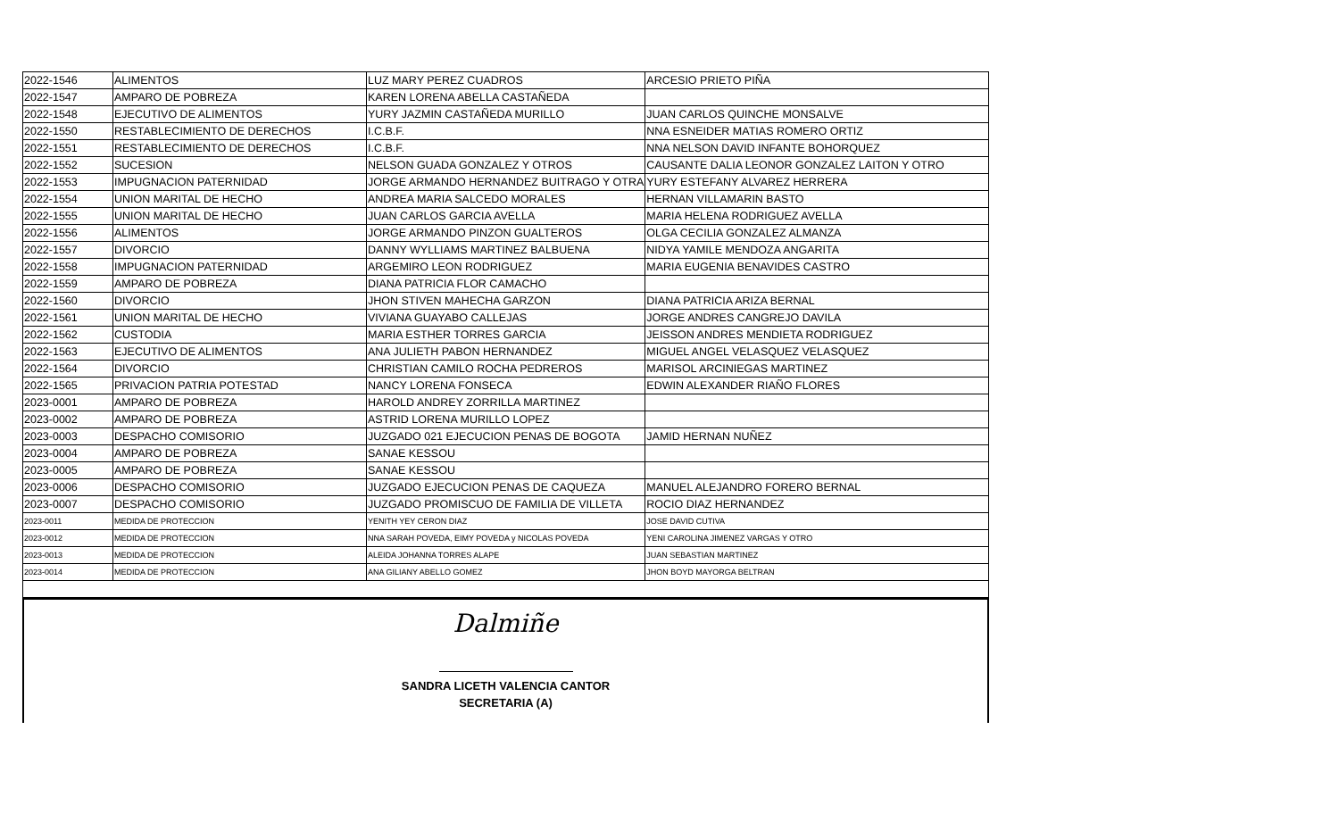| 2022-1546 | ALIMENTOS | LUZ MARY PEREZ CUADROS | ARCESIO PRIETO PIÑA |
| 2022-1547 | AMPARO DE POBREZA | KAREN LORENA ABELLA CASTAÑEDA | |
| 2022-1548 | EJECUTIVO DE ALIMENTOS | YURY JAZMIN CASTAÑEDA MURILLO | JUAN CARLOS QUINCHE MONSALVE |
| 2022-1550 | RESTABLECIMIENTO DE DERECHOS | I.C.B.F. | NNA ESNEIDER MATIAS ROMERO ORTIZ |
| 2022-1551 | RESTABLECIMIENTO DE DERECHOS | I.C.B.F. | NNA NELSON DAVID INFANTE BOHORQUEZ |
| 2022-1552 | SUCESION | NELSON GUADA GONZALEZ Y OTROS | CAUSANTE DALIA LEONOR GONZALEZ LAITON Y OTRO |
| 2022-1553 | IMPUGNACION PATERNIDAD | JORGE ARMANDO HERNANDEZ BUITRAGO Y OTRA | YURY ESTEFANY ALVAREZ HERRERA |
| 2022-1554 | UNION MARITAL DE HECHO | ANDREA MARIA SALCEDO MORALES | HERNAN VILLAMARIN BASTO |
| 2022-1555 | UNION MARITAL DE HECHO | JUAN CARLOS GARCIA AVELLA | MARIA HELENA RODRIGUEZ AVELLA |
| 2022-1556 | ALIMENTOS | JORGE ARMANDO PINZON GUALTEROS | OLGA CECILIA GONZALEZ ALMANZA |
| 2022-1557 | DIVORCIO | DANNY WYLLIAMS MARTINEZ BALBUENA | NIDYA YAMILE MENDOZA ANGARITA |
| 2022-1558 | IMPUGNACION PATERNIDAD | ARGEMIRO LEON RODRIGUEZ | MARIA EUGENIA BENAVIDES CASTRO |
| 2022-1559 | AMPARO DE POBREZA | DIANA PATRICIA FLOR CAMACHO | |
| 2022-1560 | DIVORCIO | JHON STIVEN MAHECHA GARZON | DIANA PATRICIA ARIZA BERNAL |
| 2022-1561 | UNION MARITAL DE HECHO | VIVIANA GUAYABO CALLEJAS | JORGE ANDRES CANGREJO DAVILA |
| 2022-1562 | CUSTODIA | MARIA ESTHER TORRES GARCIA | JEISSON ANDRES MENDIETA RODRIGUEZ |
| 2022-1563 | EJECUTIVO DE ALIMENTOS | ANA JULIETH PABON HERNANDEZ | MIGUEL ANGEL VELASQUEZ VELASQUEZ |
| 2022-1564 | DIVORCIO | CHRISTIAN CAMILO ROCHA PEDREROS | MARISOL ARCINIEGAS MARTINEZ |
| 2022-1565 | PRIVACION PATRIA POTESTAD | NANCY LORENA FONSECA | EDWIN ALEXANDER RIAÑO FLORES |
| 2023-0001 | AMPARO DE POBREZA | HAROLD ANDREY ZORRILLA MARTINEZ | |
| 2023-0002 | AMPARO DE POBREZA | ASTRID LORENA MURILLO LOPEZ | |
| 2023-0003 | DESPACHO COMISORIO | JUZGADO 021 EJECUCION PENAS DE BOGOTA | JAMID HERNAN NUÑEZ |
| 2023-0004 | AMPARO DE POBREZA | SANAE KESSOU | |
| 2023-0005 | AMPARO DE POBREZA | SANAE KESSOU | |
| 2023-0006 | DESPACHO COMISORIO | JUZGADO EJECUCION PENAS DE CAQUEZA | MANUEL ALEJANDRO FORERO BERNAL |
| 2023-0007 | DESPACHO COMISORIO | JUZGADO PROMISCUO DE FAMILIA DE VILLETA | ROCIO DIAZ HERNANDEZ |
| 2023-0011 | MEDIDA DE PROTECCION | YENITH YEY CERON DIAZ | JOSE DAVID CUTIVA |
| 2023-0012 | MEDIDA DE PROTECCION | NNA SARAH POVEDA, EIMY POVEDA y NICOLAS POVEDA | YENI CAROLINA JIMENEZ VARGAS Y OTRO |
| 2023-0013 | MEDIDA DE PROTECCION | ALEIDA JOHANNA TORRES ALAPE | JUAN SEBASTIAN MARTINEZ |
| 2023-0014 | MEDIDA DE PROTECCION | ANA GILIANY ABELLO GOMEZ | JHON BOYD MAYORGA BELTRAN |
Dalmiñe
SANDRA LICETH VALENCIA CANTOR
SECRETARIA (A)